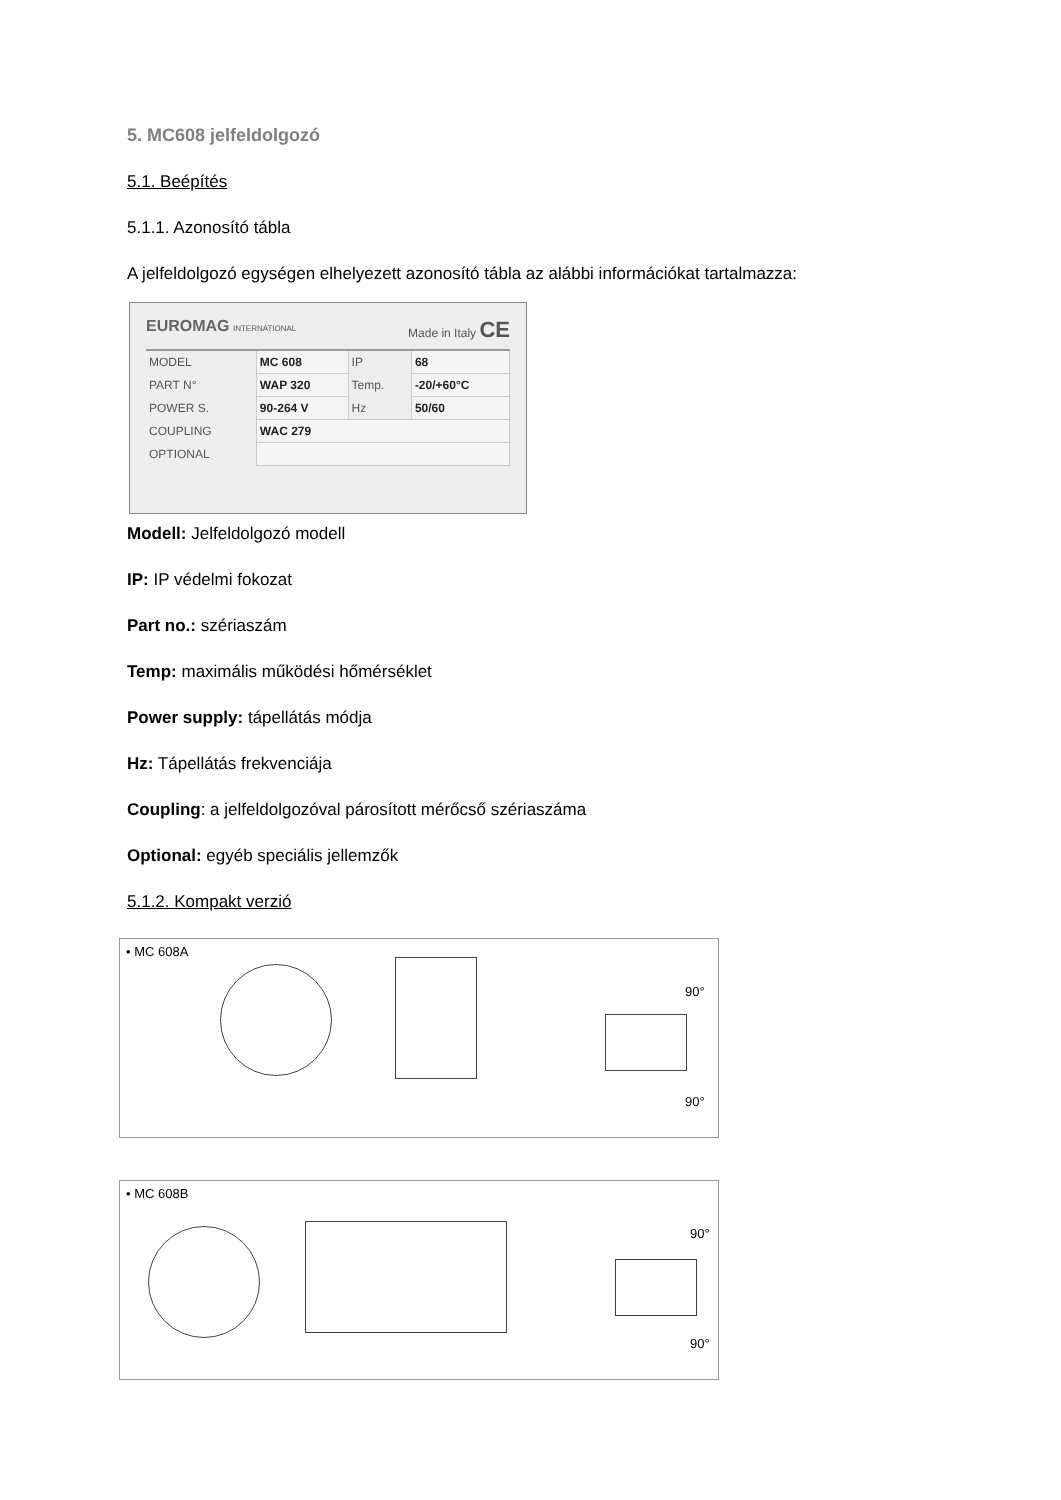5. MC608 jelfeldolgozó
5.1. Beépítés
5.1.1. Azonosító tábla
A jelfeldolgozó egységen elhelyezett azonosító tábla az alábbi információkat tartalmazza:
EUROMAG INTERNATIONAL Made in Italy CE
| MODEL | MC 608 | IP | 68 |
| PART N° | WAP 320 | Temp. | -20/+60°C |
| POWER S. | 90-264 V | Hz | 50/60 |
| COUPLING | WAC 279 | | |
| OPTIONAL | | | |
Modell: Jelfeldolgozó modell
IP: IP védelmi fokozat
Part no.: szériaszám
Temp: maximális működési hőmérséklet
Power supply: tápellátás módja
Hz: Tápellátás frekvenciája
Coupling: a jelfeldolgozóval párosított mérőcső szériaszáma
Optional: egyéb speciális jellemzők
5.1.2. Kompakt verzió
• MC 608A
90°
90°
• MC 608B
90°
90°